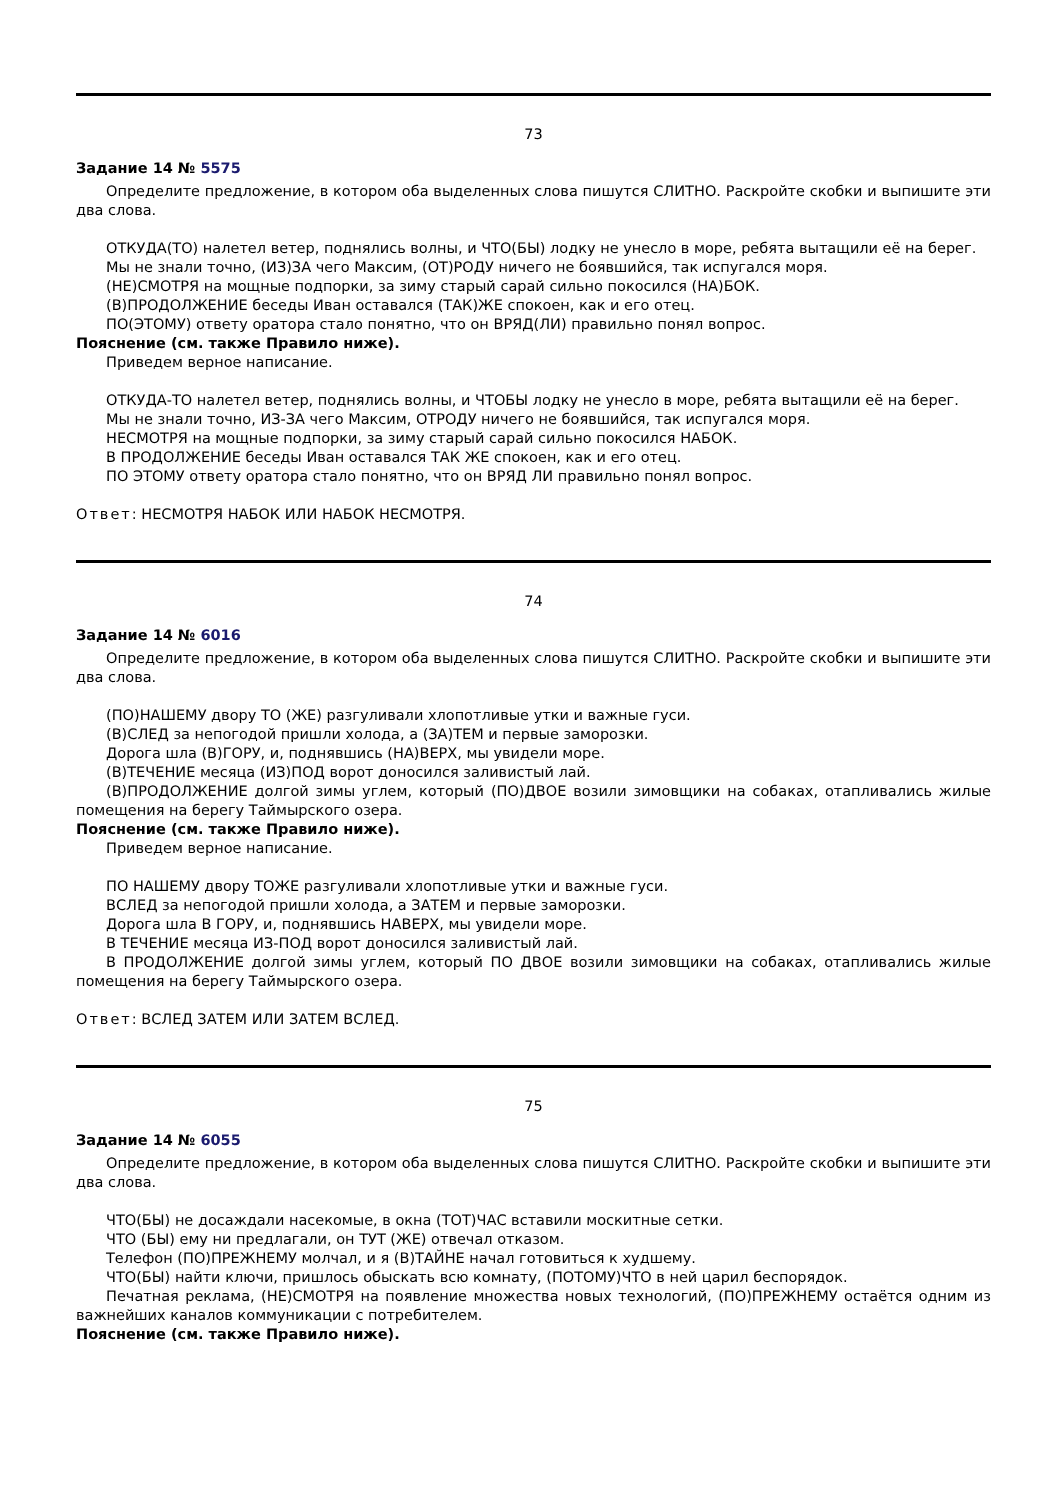73
Задание 14 № 5575
Определите предложение, в котором оба выделенных слова пишутся СЛИТНО. Раскройте скобки и выпишите эти два слова.
ОТКУДА(ТО) налетел ветер, поднялись волны, и ЧТО(БЫ) лодку не унесло в море, ребята вытащили её на берег.
Мы не знали точно, (ИЗ)ЗА чего Максим, (ОТ)РОДУ ничего не боявшийся, так испугался моря.
(НЕ)СМОТРЯ на мощные подпорки, за зиму старый сарай сильно покосился (НА)БОК.
(В)ПРОДОЛЖЕНИЕ беседы Иван оставался (ТАК)ЖЕ спокоен, как и его отец.
ПО(ЭТОМУ) ответу оратора стало понятно, что он ВРЯД(ЛИ) правильно понял вопрос.
Пояснение (см. также Правило ниже).
Приведем верное написание.
ОТКУДА-ТО налетел ветер, поднялись волны, и ЧТОБЫ лодку не унесло в море, ребята вытащили её на берег.
Мы не знали точно, ИЗ-ЗА чего Максим, ОТРОДУ ничего не боявшийся, так испугался моря.
НЕСМОТРЯ на мощные подпорки, за зиму старый сарай сильно покосился НАБОК.
В ПРОДОЛЖЕНИЕ беседы Иван оставался ТАК ЖЕ спокоен, как и его отец.
ПО ЭТОМУ ответу оратора стало понятно, что он ВРЯД ЛИ правильно понял вопрос.
Ответ: НЕСМОТРЯ НАБОК ИЛИ НАБОК НЕСМОТРЯ.
74
Задание 14 № 6016
Определите предложение, в котором оба выделенных слова пишутся СЛИТНО. Раскройте скобки и выпишите эти два слова.
(ПО)НАШЕМУ двору ТО (ЖЕ) разгуливали хлопотливые утки и важные гуси.
(В)СЛЕД за непогодой пришли холода, а (ЗА)ТЕМ и первые заморозки.
Дорога шла (В)ГОРУ, и, поднявшись (НА)ВЕРХ, мы увидели море.
(В)ТЕЧЕНИЕ месяца (ИЗ)ПОД ворот доносился заливистый лай.
(В)ПРОДОЛЖЕНИЕ долгой зимы углем, который (ПО)ДВОЕ возили зимовщики на собаках, отапливались жилые помещения на берегу Таймырского озера.
Пояснение (см. также Правило ниже).
Приведем верное написание.
ПО НАШЕМУ двору ТОЖЕ разгуливали хлопотливые утки и важные гуси.
ВСЛЕД за непогодой пришли холода, а ЗАТЕМ и первые заморозки.
Дорога шла В ГОРУ, и, поднявшись НАВЕРХ, мы увидели море.
В ТЕЧЕНИЕ месяца ИЗ-ПОД ворот доносился заливистый лай.
В ПРОДОЛЖЕНИЕ долгой зимы углем, который ПО ДВОЕ возили зимовщики на собаках, отапливались жилые помещения на берегу Таймырского озера.
Ответ: ВСЛЕД ЗАТЕМ ИЛИ ЗАТЕМ ВСЛЕД.
75
Задание 14 № 6055
Определите предложение, в котором оба выделенных слова пишутся СЛИТНО. Раскройте скобки и выпишите эти два слова.
ЧТО(БЫ) не досаждали насекомые, в окна (ТОТ)ЧАС вставили москитные сетки.
ЧТО (БЫ) ему ни предлагали, он ТУТ (ЖЕ) отвечал отказом.
Телефон (ПО)ПРЕЖНЕМУ молчал, и я (В)ТАЙНЕ начал готовиться к худшему.
ЧТО(БЫ) найти ключи, пришлось обыскать всю комнату, (ПОТОМУ)ЧТО в ней царил беспорядок.
Печатная реклама, (НЕ)СМОТРЯ на появление множества новых технологий, (ПО)ПРЕЖНЕМУ остаётся одним из важнейших каналов коммуникации с потребителем.
Пояснение (см. также Правило ниже).